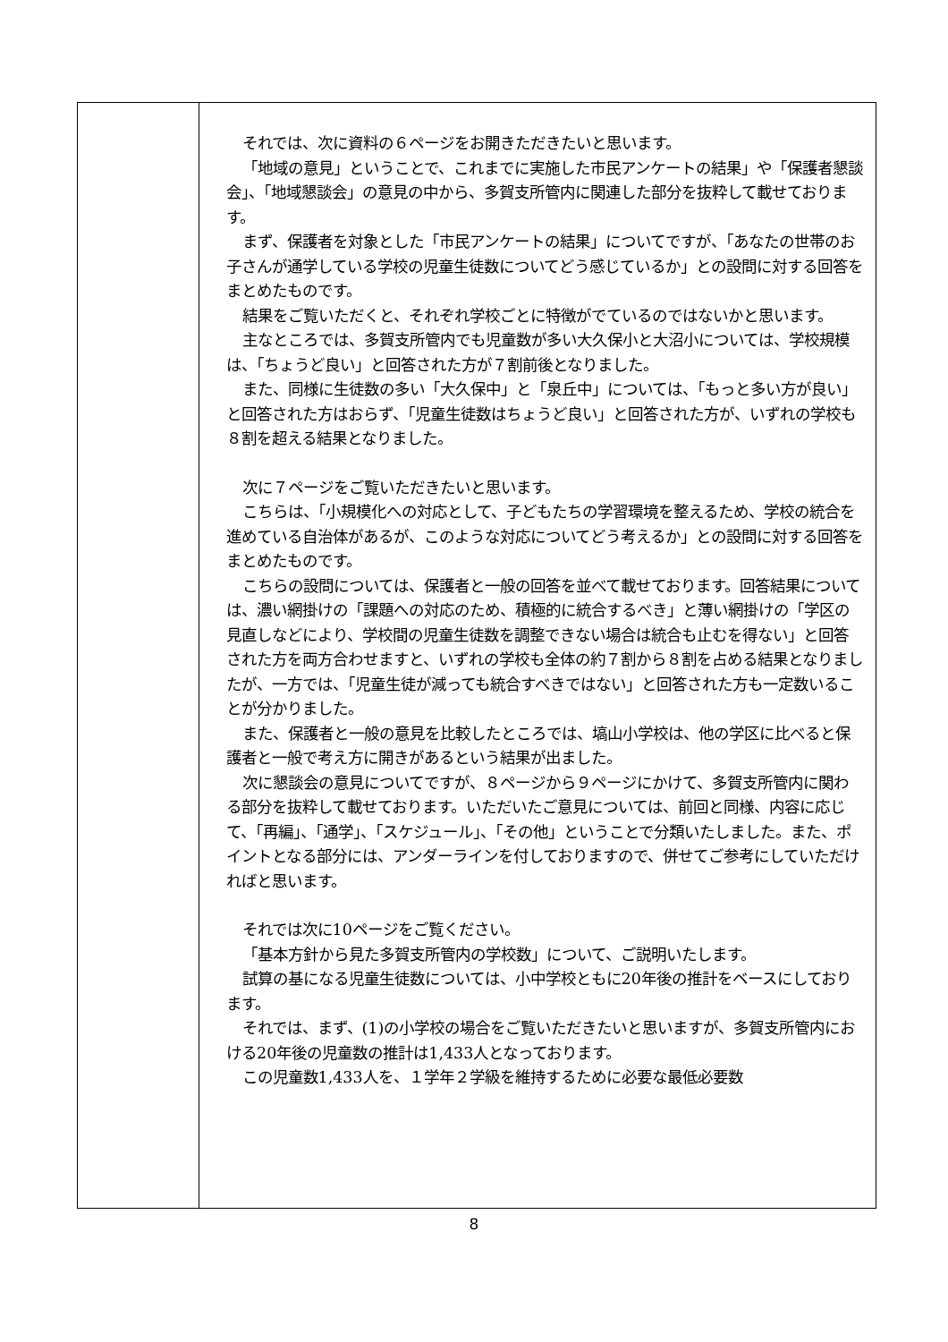| | それでは、次に資料の６ページをお開きただきたいと思います。 「地域の意見」ということで、これまでに実施した市民アンケートの結果」や「保護者懇談会」、「地域懇談会」の意見の中から、多賀支所管内に関連した部分を抜粋して載せております。 まず、保護者を対象とした「市民アンケートの結果」についてですが、「あなたの世帯のお子さんが通学している学校の児童生徒数についてどう感じているか」との設問に対する回答をまとめたものです。 結果をご覧いただくと、それぞれ学校ごとに特徴がでているのではないかと思います。 主なところでは、多賀支所管内でも児童数が多い大久保小と大沼小については、学校規模は、「ちょうど良い」と回答された方が７割前後となりました。 また、同様に生徒数の多い「大久保中」と「泉丘中」については、「もっと多い方が良い」と回答された方はおらず、「児童生徒数はちょうど良い」と回答された方が、いずれの学校も８割を超える結果となりました。 次に７ページをご覧いただきたいと思います。 こちらは、「小規模化への対応として、子どもたちの学習環境を整えるため、学校の統合を進めている自治体があるが、このような対応についてどう考えるか」との設問に対する回答をまとめたものです。 こちらの設問については、保護者と一般の回答を並べて載せております。回答結果については、濃い網掛けの「課題への対応のため、積極的に統合するべき」と薄い網掛けの「学区の見直しなどにより、学校間の児童生徒数を調整できない場合は統合も止むを得ない」と回答された方を両方合わせますと、いずれの学校も全体の約７割から８割を占める結果となりましたが、一方では、「児童生徒が減っても統合すべきではない」と回答された方も一定数いることが分かりました。 また、保護者と一般の意見を比較したところでは、塙山小学校は、他の学区に比べると保護者と一般で考え方に開きがあるという結果が出ました。 次に懇談会の意見についてですが、８ページから９ページにかけて、多賀支所管内に関わる部分を抜粋して載せております。いただいたご意見については、前回と同様、内容に応じて、「再編」、「通学」、「スケジュール」、「その他」ということで分類いたしました。また、ポイントとなる部分には、アンダーラインを付しておりますので、併せてご参考にしていただければと思います。 それでは次に10ページをご覧ください。 「基本方針から見た多賀支所管内の学校数」について、ご説明いたします。 試算の基になる児童生徒数については、小中学校ともに20年後の推計をベースにしております。 それでは、まず、(1)の小学校の場合をご覧いただきたいと思いますが、多賀支所管内における20年後の児童数の推計は1,433人となっております。 この児童数1,433人を、１学年２学級を維持するために必要な最低必要数 |
8